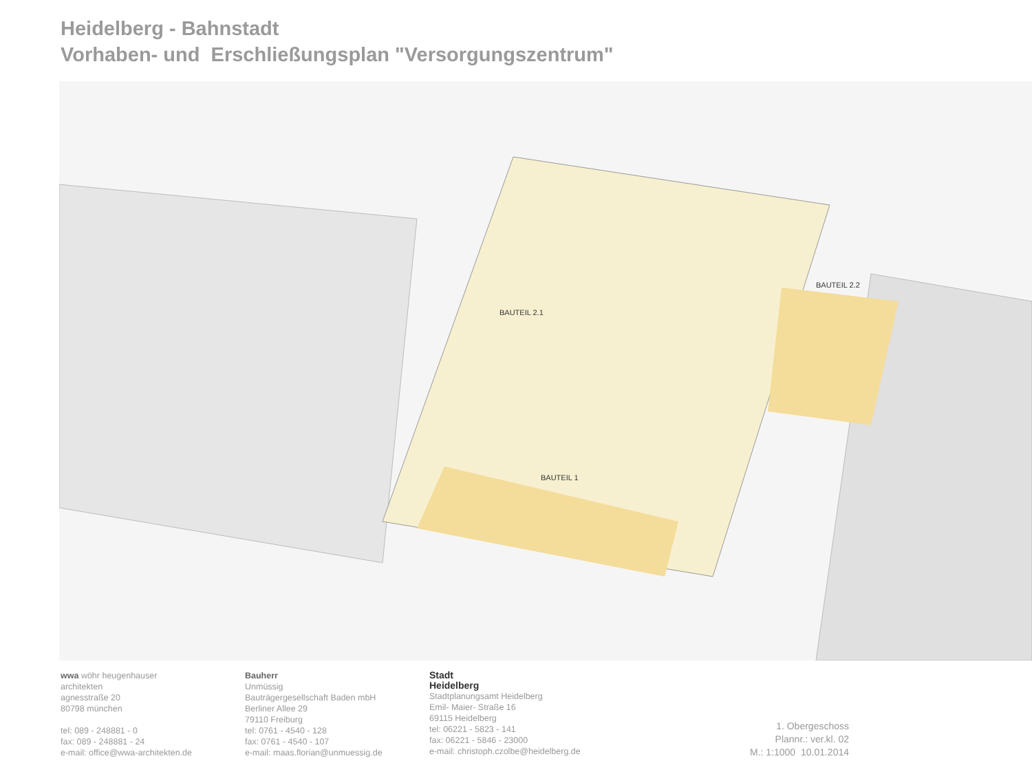Heidelberg - Bahnstadt
Vorhaben- und Erschließungsplan "Versorgungszentrum"
BAUTEIL 2.1
BAUTEIL 2.2
BAUTEIL 1
wwa wöhr heugenhauser
architekten
agnesstraße 20
80798 münchen
tel: 089 - 248881 - 0
fax: 089 - 248881 - 24
e-mail: office@wwa-architekten.de
Bauherr
Unmüssig
Bauträgergesellschaft Baden mbH
Berliner Allee 29
79110 Freiburg
tel: 0761 - 4540 - 128
fax: 0761 - 4540 - 107
e-mail: maas.florian@unmuessig.de
Stadt
Heidelberg
Stadtplanungsamt Heidelberg
Emil- Maier- Straße 16
69115 Heidelberg
tel: 06221 - 5823 - 141
fax: 06221 - 5846 - 23000
e-mail: christoph.czolbe@heidelberg.de
1. Obergeschoss
Plannr.: ver.kl. 02
M.: 1:1000 10.01.2014